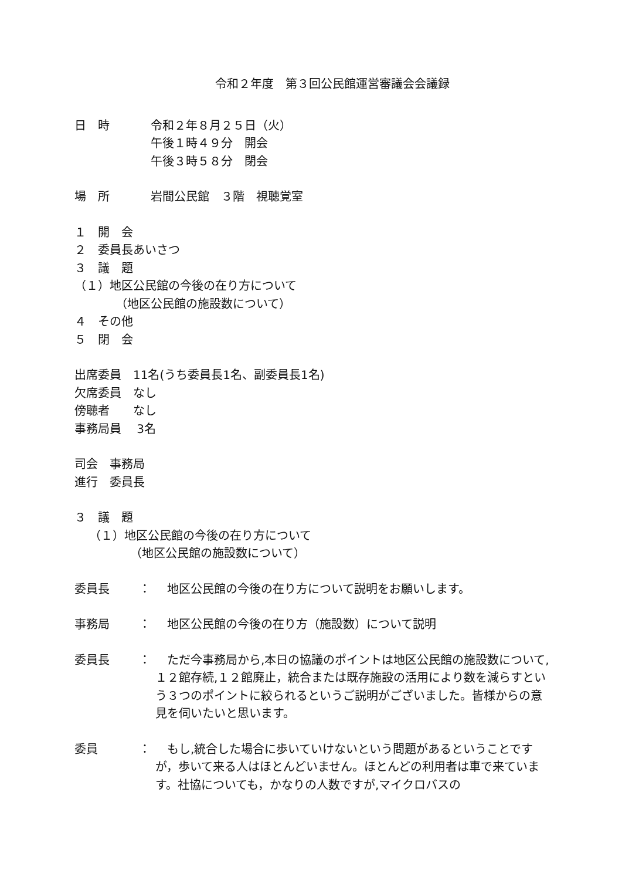令和２年度　第３回公民館運営審議会会議録
日　時 令和２年８月２５日（火）
午後１時４９分　開会
午後３時５８分　閉会
場　所 岩間公民館　３階　視聴覚室
１　開　会
２　委員長あいさつ
３　議　題
（１）地区公民館の今後の在り方について
（地区公民館の施設数について）
４　その他
５　閉　会
出席委員　11名(うち委員長1名、副委員長1名)
欠席委員　なし
傍聴者　　なし
事務局員　 3名
司会　事務局
進行　委員長
３　議　題
（１）地区公民館の今後の在り方について
（地区公民館の施設数について）
委員長 ：　地区公民館の今後の在り方について説明をお願いします。
事務局 ：　地区公民館の今後の在り方（施設数）について説明
委員長 ：　ただ今事務局から,本日の協議のポイントは地区公民館の施設数について,１２館存続,１２館廃止，統合または既存施設の活用により数を減らすという３つのポイントに絞られるというご説明がございました。皆様からの意見を伺いたいと思います。
委員 ：　もし,統合した場合に歩いていけないという問題があるということですが，歩いて来る人はほとんどいません。ほとんどの利用者は車で来ています。社協についても，かなりの人数ですが,マイクロバスの